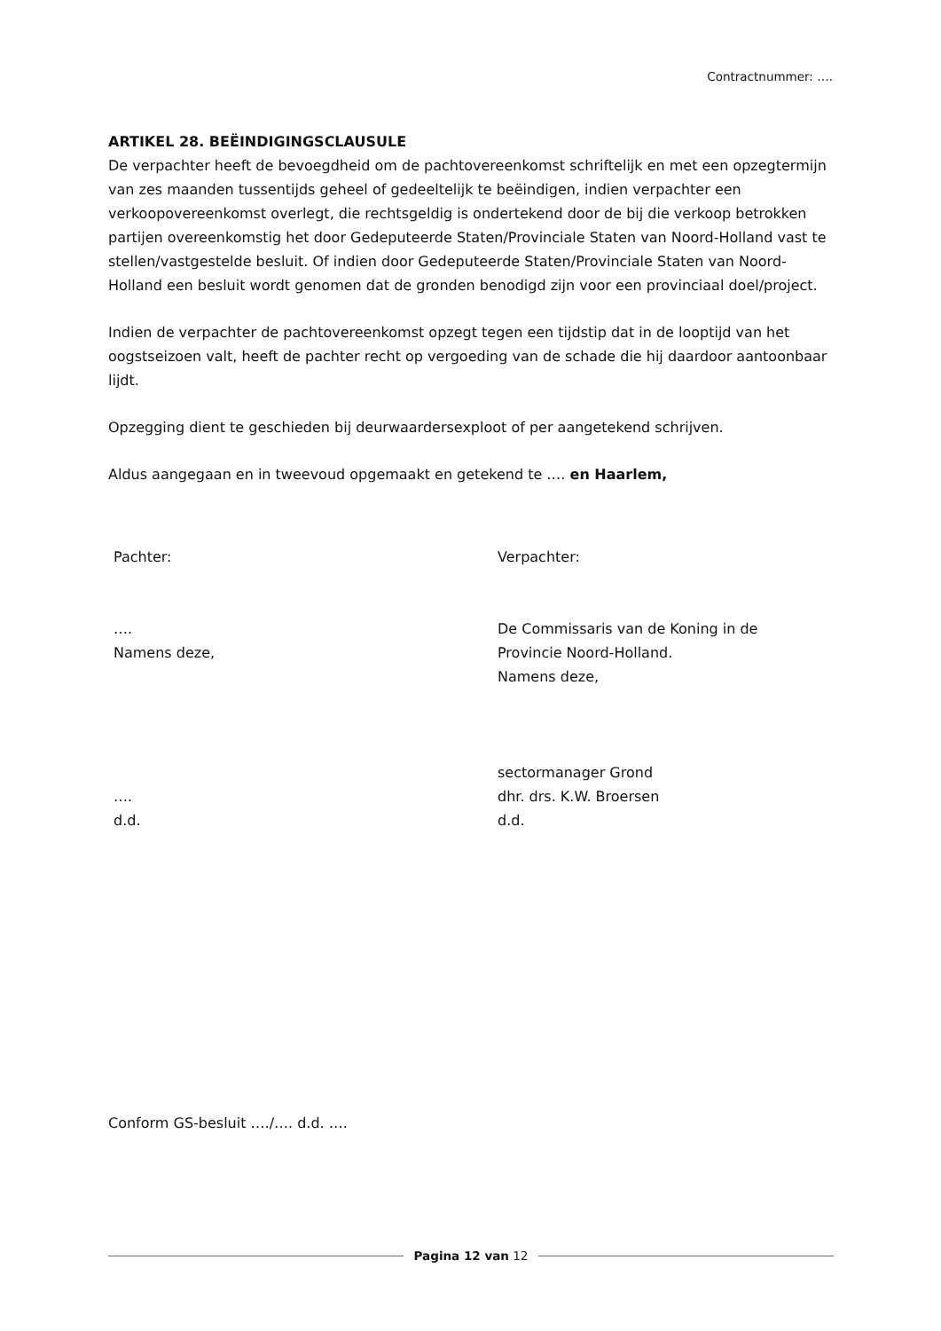Contractnummer: ….
ARTIKEL 28. BEËINDIGINGSCLAUSULE
De verpachter heeft de bevoegdheid om de pachtovereenkomst schriftelijk en met een opzegtermijn van zes maanden tussentijds geheel of gedeeltelijk te beëindigen, indien verpachter een verkoopovereenkomst overlegt, die rechtsgeldig is ondertekend door de bij die verkoop betrokken partijen overeenkomstig het door Gedeputeerde Staten/Provinciale Staten van Noord-Holland vast te stellen/vastgestelde besluit. Of indien door Gedeputeerde Staten/Provinciale Staten van Noord-Holland een besluit wordt genomen dat de gronden benodigd zijn voor een provinciaal doel/project.
Indien de verpachter de pachtovereenkomst opzegt tegen een tijdstip dat in de looptijd van het oogstseizoen valt, heeft de pachter recht op vergoeding van de schade die hij daardoor aantoonbaar lijdt.
Opzegging dient te geschieden bij deurwaardersexploot of per aangetekend schrijven.
Aldus aangegaan en in tweevoud opgemaakt en getekend te …. en Haarlem,
Pachter:
….
Namens deze,
….
d.d.
Verpachter:
De Commissaris van de Koning in de
Provincie Noord-Holland.
Namens deze,
sectormanager Grond
dhr. drs. K.W. Broersen
d.d.
Conform GS-besluit …./…. d.d. ….
Pagina 12 van 12